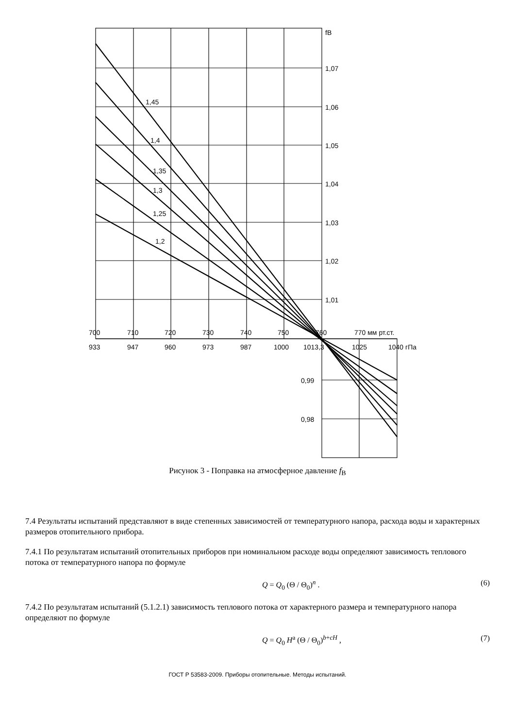fB
1,07
1,06
1,05
1,04
1,03
1,02
1,01
0,99
0,98
1,45
1,4
1,35
1,3
1,25
1,2
700
710
720
730
740
750
760
770 мм рт.ст.
933
947
960
973
987
1000
1013,3
1025
1040 гПа
Рисунок 3 - Поправка на атмосферное давление f<sub>B</sub>
7.4 Результаты испытаний представляют в виде степенных зависимостей от температурного напора, расхода воды и характерных размеров отопительного прибора.
7.4.1 По результатам испытаний отопительных приборов при номинальном расходе воды определяют зависимость теплового потока от температурного напора по формуле
Q = Q<sub>0</sub> (Θ / Θ<sub>0</sub>)<sup>n</sup> . (6)
7.4.2 По результатам испытаний (5.1.2.1) зависимость теплового потока от характерного размера и температурного напора определяют по формуле
Q = Q<sub>0</sub> H<sup>a</sup> (Θ / Θ<sub>0</sub>)<sup>b+cH</sup> , (7)
ГОСТ Р 53583-2009. Приборы отопительные. Методы испытаний.